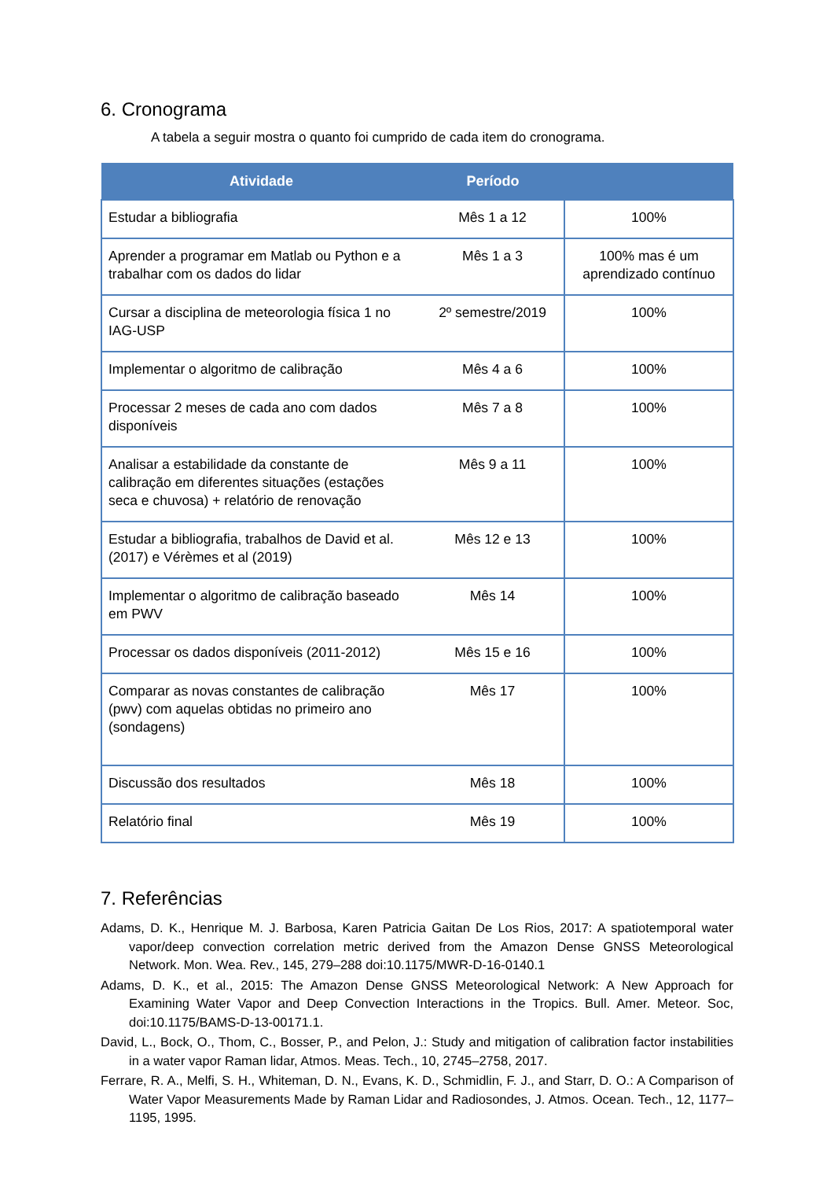6. Cronograma
A tabela a seguir mostra o quanto foi cumprido de cada item do cronograma.
| Atividade | Período | |
| --- | --- | --- |
| Estudar a bibliografia | Mês 1 a 12 | 100% |
| Aprender a programar em Matlab ou Python e a trabalhar com os dados do lidar | Mês 1 a 3 | 100% mas é um aprendizado contínuo |
| Cursar a disciplina de meteorologia física 1 no IAG-USP | 2º semestre/2019 | 100% |
| Implementar o algoritmo de calibração | Mês 4 a 6 | 100% |
| Processar 2 meses de cada ano com dados disponíveis | Mês 7 a 8 | 100% |
| Analisar a estabilidade da constante de calibração em diferentes situações (estações seca e chuvosa) + relatório de renovação | Mês 9 a 11 | 100% |
| Estudar a bibliografia, trabalhos de David et al. (2017) e Vérèmes et al (2019) | Mês 12 e 13 | 100% |
| Implementar o algoritmo de calibração baseado em PWV | Mês 14 | 100% |
| Processar os dados disponíveis (2011-2012) | Mês 15 e 16 | 100% |
| Comparar as novas constantes de calibração (pwv) com aquelas obtidas no primeiro ano (sondagens) | Mês 17 | 100% |
| Discussão dos resultados | Mês 18 | 100% |
| Relatório final | Mês 19 | 100% |
7. Referências
Adams, D. K., Henrique M. J. Barbosa, Karen Patricia Gaitan De Los Rios, 2017: A spatiotemporal water vapor/deep convection correlation metric derived from the Amazon Dense GNSS Meteorological Network. Mon. Wea. Rev., 145, 279–288 doi:10.1175/MWR-D-16-0140.1
Adams, D. K., et al., 2015: The Amazon Dense GNSS Meteorological Network: A New Approach for Examining Water Vapor and Deep Convection Interactions in the Tropics. Bull. Amer. Meteor. Soc, doi:10.1175/BAMS-D-13-00171.1.
David, L., Bock, O., Thom, C., Bosser, P., and Pelon, J.: Study and mitigation of calibration factor instabilities in a water vapor Raman lidar, Atmos. Meas. Tech., 10, 2745–2758, 2017.
Ferrare, R. A., Melfi, S. H., Whiteman, D. N., Evans, K. D., Schmidlin, F. J., and Starr, D. O.: A Comparison of Water Vapor Measurements Made by Raman Lidar and Radiosondes, J. Atmos. Ocean. Tech., 12, 1177–1195, 1995.